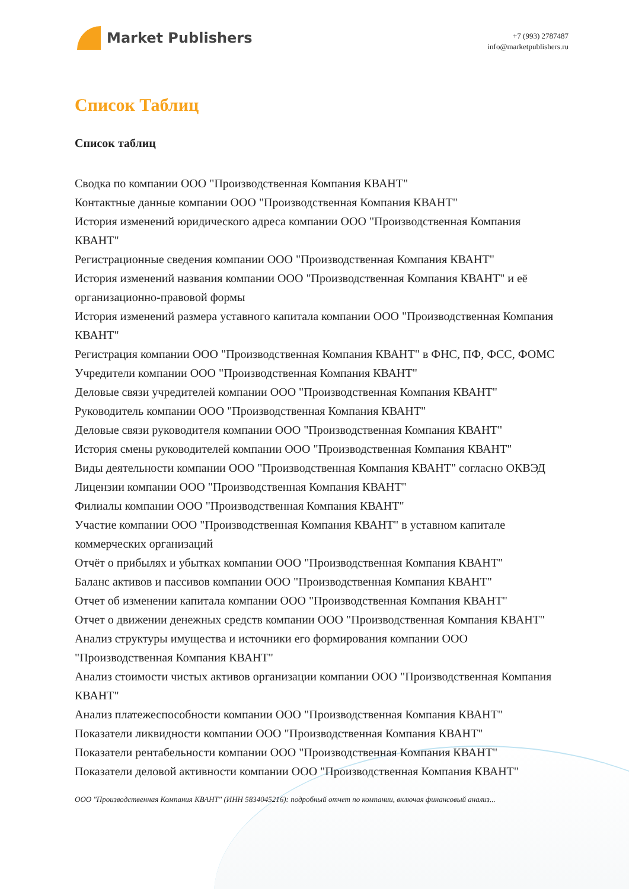Market Publishers
+7 (993) 2787487
info@marketpublishers.ru
Список Таблиц
Список таблиц
Сводка по компании ООО "Производственная Компания КВАНТ"
Контактные данные компании ООО "Производственная Компания КВАНТ"
История изменений юридического адреса компании ООО "Производственная Компания КВАНТ"
Регистрационные сведения компании ООО "Производственная Компания КВАНТ"
История изменений названия компании ООО "Производственная Компания КВАНТ" и её организационно-правовой формы
История изменений размера уставного капитала компании ООО "Производственная Компания КВАНТ"
Регистрация компании ООО "Производственная Компания КВАНТ" в ФНС, ПФ, ФСС, ФОМС
Учредители компании ООО "Производственная Компания КВАНТ"
Деловые связи учредителей компании ООО "Производственная Компания КВАНТ"
Руководитель компании ООО "Производственная Компания КВАНТ"
Деловые связи руководителя компании ООО "Производственная Компания КВАНТ"
История смены руководителей компании ООО "Производственная Компания КВАНТ"
Виды деятельности компании ООО "Производственная Компания КВАНТ" согласно ОКВЭД
Лицензии компании ООО "Производственная Компания КВАНТ"
Филиалы компании ООО "Производственная Компания КВАНТ"
Участие компании ООО "Производственная Компания КВАНТ" в уставном капитале коммерческих организаций
Отчёт о прибылях и убытках компании ООО "Производственная Компания КВАНТ"
Баланс активов и пассивов компании ООО "Производственная Компания КВАНТ"
Отчет об изменении капитала компании ООО "Производственная Компания КВАНТ"
Отчет о движении денежных средств компании ООО "Производственная Компания КВАНТ"
Анализ структуры имущества и источники его формирования компании ООО "Производственная Компания КВАНТ"
Анализ стоимости чистых активов организации компании ООО "Производственная Компания КВАНТ"
Анализ платежеспособности компании ООО "Производственная Компания КВАНТ"
Показатели ликвидности компании ООО "Производственная Компания КВАНТ"
Показатели рентабельности компании ООО "Производственная Компания КВАНТ"
Показатели деловой активности компании ООО "Производственная Компания КВАНТ"
ООО "Производственная Компания КВАНТ" (ИНН 5834045216): подробный отчет по компании, включая финансовый анализ...